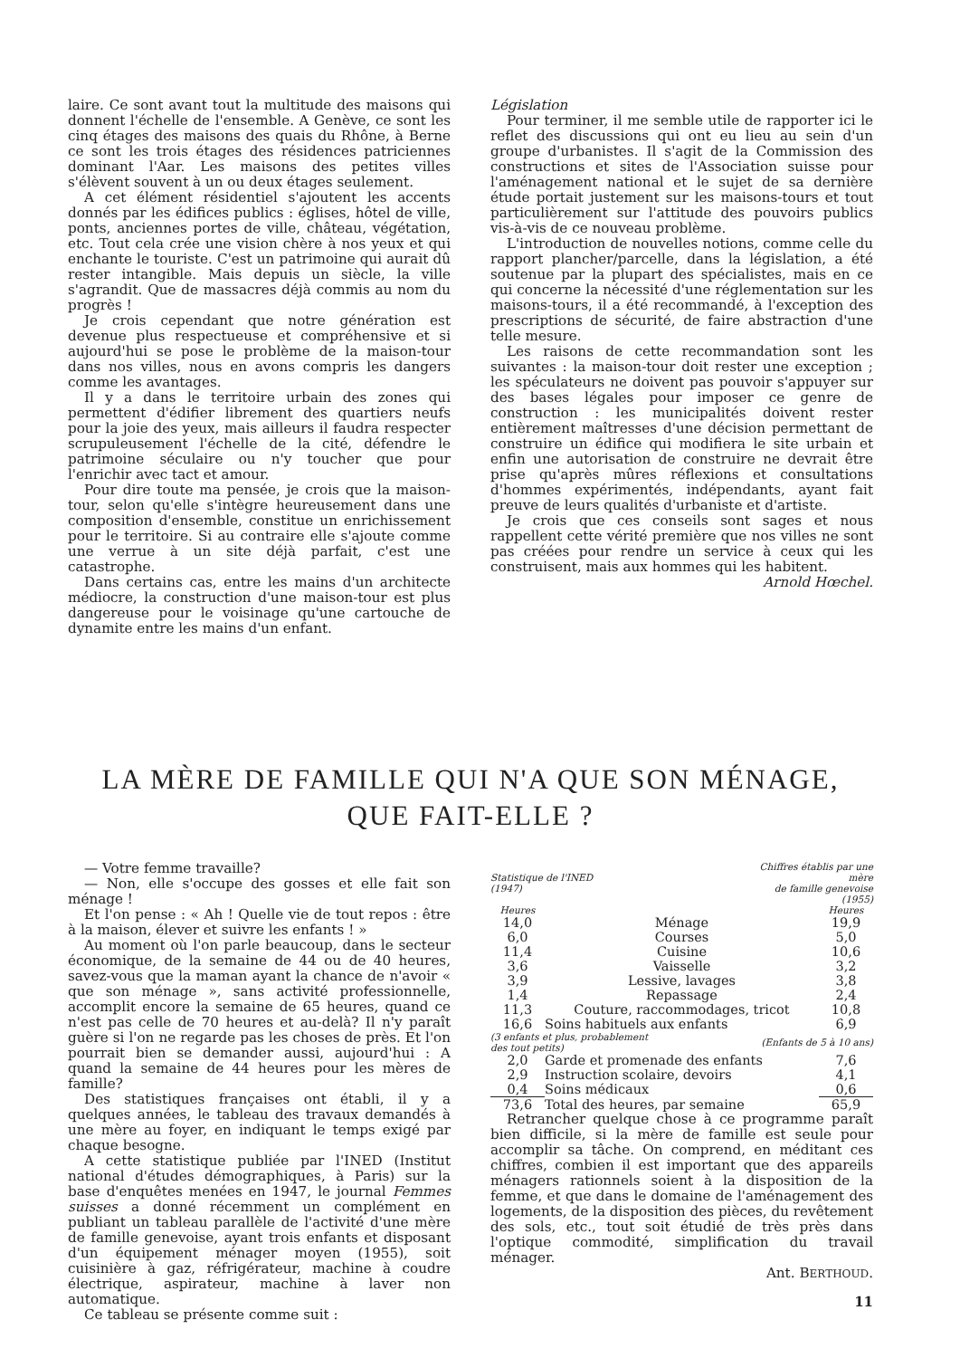laire. Ce sont avant tout la multitude des maisons qui donnent l'échelle de l'ensemble. A Genève, ce sont les cinq étages des maisons des quais du Rhône, à Berne ce sont les trois étages des résidences patriciennes dominant l'Aar. Les maisons des petites villes s'élèvent souvent à un ou deux étages seulement.
A cet élément résidentiel s'ajoutent les accents donnés par les édifices publics : églises, hôtel de ville, ponts, anciennes portes de ville, château, végétation, etc. Tout cela crée une vision chère à nos yeux et qui enchante le touriste. C'est un patrimoine qui aurait dû rester intangible. Mais depuis un siècle, la ville s'agrandit. Que de massacres déjà commis au nom du progrès !
Je crois cependant que notre génération est devenue plus respectueuse et compréhensive et si aujourd'hui se pose le problème de la maison-tour dans nos villes, nous en avons compris les dangers comme les avantages.
Il y a dans le territoire urbain des zones qui permettent d'édifier librement des quartiers neufs pour la joie des yeux, mais ailleurs il faudra respecter scrupuleusement l'échelle de la cité, défendre le patrimoine séculaire ou n'y toucher que pour l'enrichir avec tact et amour.
Pour dire toute ma pensée, je crois que la maison-tour, selon qu'elle s'intègre heureusement dans une composition d'ensemble, constitue un enrichissement pour le territoire. Si au contraire elle s'ajoute comme une verrue à un site déjà parfait, c'est une catastrophe.
Dans certains cas, entre les mains d'un architecte médiocre, la construction d'une maison-tour est plus dangereuse pour le voisinage qu'une cartouche de dynamite entre les mains d'un enfant.
Législation
Pour terminer, il me semble utile de rapporter ici le reflet des discussions qui ont eu lieu au sein d'un groupe d'urbanistes. Il s'agit de la Commission des constructions et sites de l'Association suisse pour l'aménagement national et le sujet de sa dernière étude portait justement sur les maisons-tours et tout particulièrement sur l'attitude des pouvoirs publics vis-à-vis de ce nouveau problème.
L'introduction de nouvelles notions, comme celle du rapport plancher/parcelle, dans la législation, a été soutenue par la plupart des spécialistes, mais en ce qui concerne la nécessité d'une réglementation sur les maisons-tours, il a été recommandé, à l'exception des prescriptions de sécurité, de faire abstraction d'une telle mesure.
Les raisons de cette recommandation sont les suivantes : la maison-tour doit rester une exception ; les spéculateurs ne doivent pas pouvoir s'appuyer sur des bases légales pour imposer ce genre de construction : les municipalités doivent rester entièrement maîtresses d'une décision permettant de construire un édifice qui modifiera le site urbain et enfin une autorisation de construire ne devrait être prise qu'après mûres réflexions et consultations d'hommes expérimentés, indépendants, ayant fait preuve de leurs qualités d'urbaniste et d'artiste.
Je crois que ces conseils sont sages et nous rappellent cette vérité première que nos villes ne sont pas créées pour rendre un service à ceux qui les construisent, mais aux hommes qui les habitent.
Arnold Hœchel.
LA MÈRE DE FAMILLE QUI N'A QUE SON MÉNAGE,
QUE FAIT-ELLE ?
— Votre femme travaille?
— Non, elle s'occupe des gosses et elle fait son ménage !
Et l'on pense : « Ah ! Quelle vie de tout repos : être à la maison, élever et suivre les enfants ! »
Au moment où l'on parle beaucoup, dans le secteur économique, de la semaine de 44 ou de 40 heures, savez-vous que la maman ayant la chance de n'avoir « que son ménage », sans activité professionnelle, accomplit encore la semaine de 65 heures, quand ce n'est pas celle de 70 heures et au-delà? Il n'y paraît guère si l'on ne regarde pas les choses de près. Et l'on pourrait bien se demander aussi, aujourd'hui : A quand la semaine de 44 heures pour les mères de famille?
Des statistiques françaises ont établi, il y a quelques années, le tableau des travaux demandés à une mère au foyer, en indiquant le temps exigé par chaque besogne.
A cette statistique publiée par l'INED (Institut national d'études démographiques, à Paris) sur la base d'enquêtes menées en 1947, le journal Femmes suisses a donné récemment un complément en publiant un tableau parallèle de l'activité d'une mère de famille genevoise, ayant trois enfants et disposant d'un équipement ménager moyen (1955), soit cuisinière à gaz, réfrigérateur, machine à coudre électrique, aspirateur, machine à laver non automatique.
Ce tableau se présente comme suit :
| Statistique de l'INED (1947) | | Chiffres établis par une mère de famille genevoise (1955) | |
| --- | --- | --- | --- |
| Heures | | | Heures |
| 14,0 | Ménage | | 19,9 |
| 6,0 | Courses | | 5,0 |
| 11,4 | Cuisine | | 10,6 |
| 3,6 | Vaisselle | | 3,2 |
| 3,9 | Lessive, lavages | | 3,8 |
| 1,4 | Repassage | | 2,4 |
| 11,3 | Couture, raccommodages, tricot | | 10,8 |
| 16,6 | Soins habituels aux enfants | | 6,9 |
| (3 enfants et plus, probablement des tout petits) | | (Enfants de 5 à 10 ans) | |
| 2,0 | Garde et promenade des enfants | | 7,6 |
| 2,9 | Instruction scolaire, devoirs | | 4,1 |
| 0,4 | Soins médicaux | | 0,6 |
| 73,6 | Total des heures, par semaine | | 65,9 |
Retrancher quelque chose à ce programme paraît bien difficile, si la mère de famille est seule pour accomplir sa tâche. On comprend, en méditant ces chiffres, combien il est important que des appareils ménagers rationnels soient à la disposition de la femme, et que dans le domaine de l'aménagement des logements, de la disposition des pièces, du revêtement des sols, etc., tout soit étudié de très près dans l'optique commodité, simplification du travail ménager.
Ant. BERTHOUD.
11